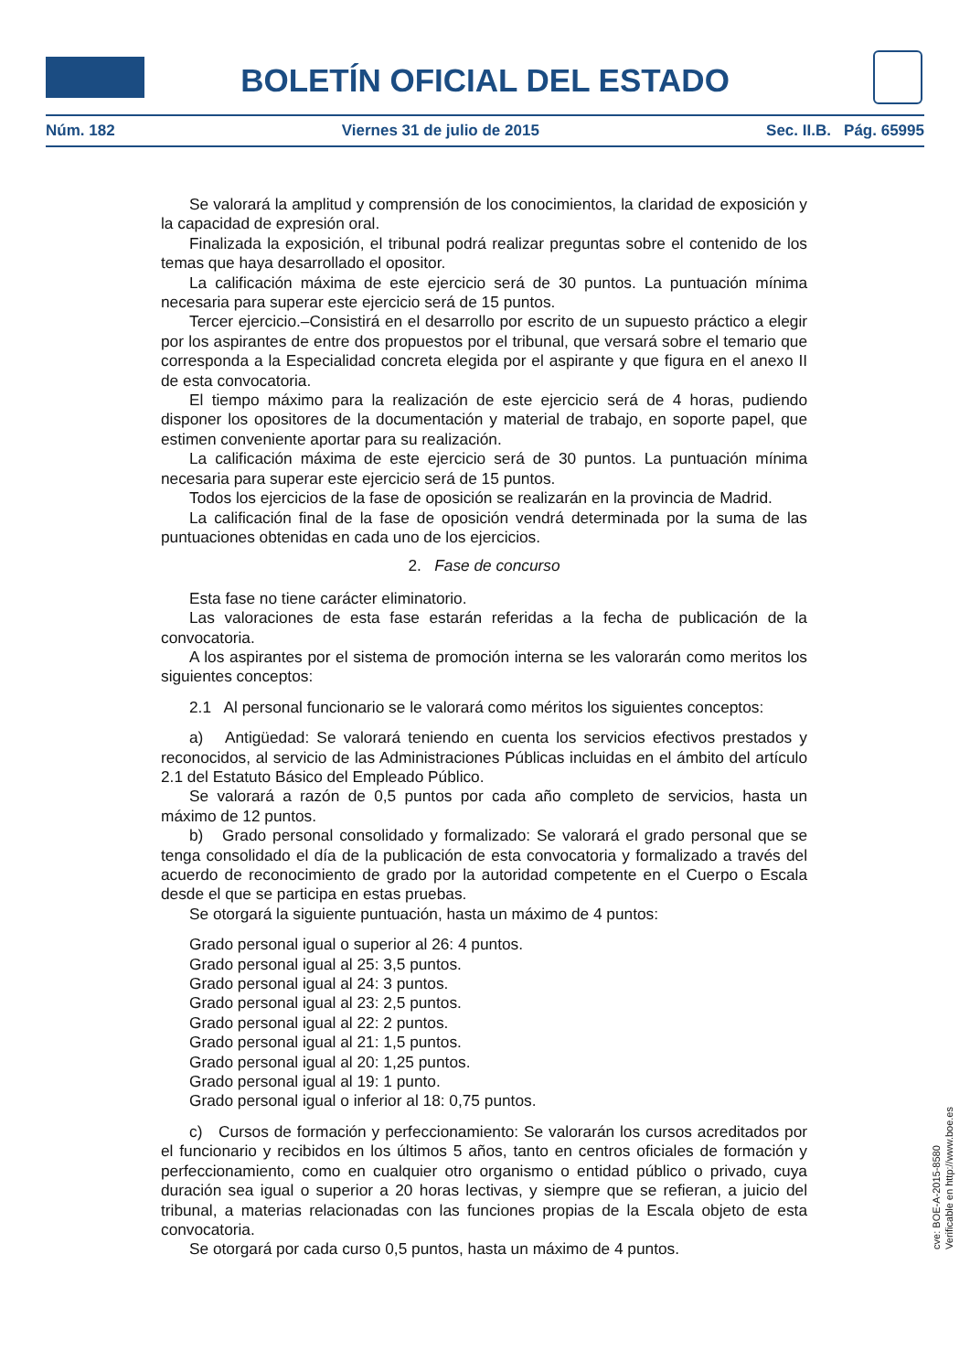BOLETÍN OFICIAL DEL ESTADO
Núm. 182 Viernes 31 de julio de 2015 Sec. II.B. Pág. 65995
Se valorará la amplitud y comprensión de los conocimientos, la claridad de exposición y la capacidad de expresión oral.
Finalizada la exposición, el tribunal podrá realizar preguntas sobre el contenido de los temas que haya desarrollado el opositor.
La calificación máxima de este ejercicio será de 30 puntos. La puntuación mínima necesaria para superar este ejercicio será de 15 puntos.
Tercer ejercicio.–Consistirá en el desarrollo por escrito de un supuesto práctico a elegir por los aspirantes de entre dos propuestos por el tribunal, que versará sobre el temario que corresponda a la Especialidad concreta elegida por el aspirante y que figura en el anexo II de esta convocatoria.
El tiempo máximo para la realización de este ejercicio será de 4 horas, pudiendo disponer los opositores de la documentación y material de trabajo, en soporte papel, que estimen conveniente aportar para su realización.
La calificación máxima de este ejercicio será de 30 puntos. La puntuación mínima necesaria para superar este ejercicio será de 15 puntos.
Todos los ejercicios de la fase de oposición se realizarán en la provincia de Madrid.
La calificación final de la fase de oposición vendrá determinada por la suma de las puntuaciones obtenidas en cada uno de los ejercicios.
2. Fase de concurso
Esta fase no tiene carácter eliminatorio.
Las valoraciones de esta fase estarán referidas a la fecha de publicación de la convocatoria.
A los aspirantes por el sistema de promoción interna se les valorarán como meritos los siguientes conceptos:
2.1 Al personal funcionario se le valorará como méritos los siguientes conceptos:
a) Antigüedad: Se valorará teniendo en cuenta los servicios efectivos prestados y reconocidos, al servicio de las Administraciones Públicas incluidas en el ámbito del artículo 2.1 del Estatuto Básico del Empleado Público.
Se valorará a razón de 0,5 puntos por cada año completo de servicios, hasta un máximo de 12 puntos.
b) Grado personal consolidado y formalizado: Se valorará el grado personal que se tenga consolidado el día de la publicación de esta convocatoria y formalizado a través del acuerdo de reconocimiento de grado por la autoridad competente en el Cuerpo o Escala desde el que se participa en estas pruebas.
Se otorgará la siguiente puntuación, hasta un máximo de 4 puntos:
Grado personal igual o superior al 26: 4 puntos.
Grado personal igual al 25: 3,5 puntos.
Grado personal igual al 24: 3 puntos.
Grado personal igual al 23: 2,5 puntos.
Grado personal igual al 22: 2 puntos.
Grado personal igual al 21: 1,5 puntos.
Grado personal igual al 20: 1,25 puntos.
Grado personal igual al 19: 1 punto.
Grado personal igual o inferior al 18: 0,75 puntos.
c) Cursos de formación y perfeccionamiento: Se valorarán los cursos acreditados por el funcionario y recibidos en los últimos 5 años, tanto en centros oficiales de formación y perfeccionamiento, como en cualquier otro organismo o entidad público o privado, cuya duración sea igual o superior a 20 horas lectivas, y siempre que se refieran, a juicio del tribunal, a materias relacionadas con las funciones propias de la Escala objeto de esta convocatoria.
Se otorgará por cada curso 0,5 puntos, hasta un máximo de 4 puntos.
cve: BOE-A-2015-8580
Verificable en http://www.boe.es